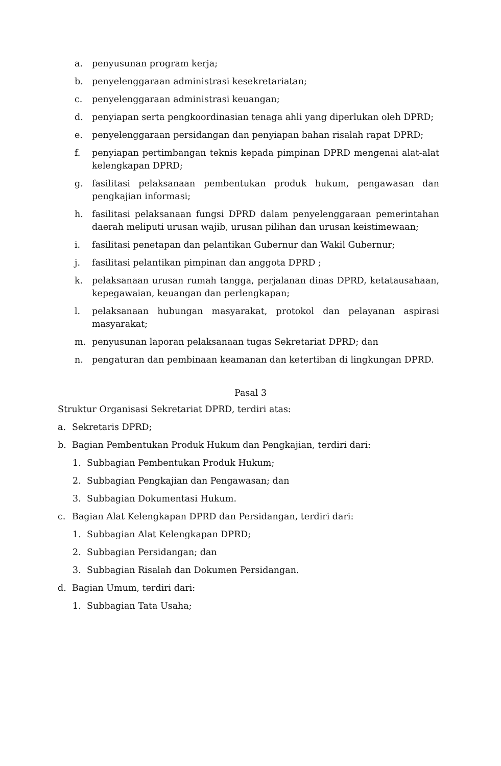a. penyusunan program kerja;
b. penyelenggaraan administrasi kesekretariatan;
c. penyelenggaraan administrasi keuangan;
d. penyiapan serta pengkoordinasian tenaga ahli yang diperlukan oleh DPRD;
e. penyelenggaraan persidangan dan penyiapan bahan risalah rapat DPRD;
f. penyiapan pertimbangan teknis kepada pimpinan DPRD mengenai alat-alat kelengkapan DPRD;
g. fasilitasi pelaksanaan pembentukan produk hukum, pengawasan dan pengkajian informasi;
h. fasilitasi pelaksanaan fungsi DPRD dalam penyelenggaraan pemerintahan daerah meliputi urusan wajib, urusan pilihan dan urusan keistimewaan;
i. fasilitasi penetapan dan pelantikan Gubernur dan Wakil Gubernur;
j. fasilitasi pelantikan pimpinan dan anggota DPRD ;
k. pelaksanaan urusan rumah tangga, perjalanan dinas DPRD, ketatausahaan, kepegawaian, keuangan dan perlengkapan;
l. pelaksanaan hubungan masyarakat, protokol dan pelayanan aspirasi masyarakat;
m. penyusunan laporan pelaksanaan tugas Sekretariat DPRD; dan
n. pengaturan dan pembinaan keamanan dan ketertiban di lingkungan DPRD.
Pasal 3
Struktur Organisasi Sekretariat DPRD, terdiri atas:
a. Sekretaris DPRD;
b. Bagian Pembentukan Produk Hukum dan Pengkajian, terdiri dari:
1. Subbagian Pembentukan Produk Hukum;
2. Subbagian Pengkajian dan Pengawasan; dan
3. Subbagian Dokumentasi Hukum.
c. Bagian Alat Kelengkapan DPRD dan Persidangan, terdiri dari:
1. Subbagian Alat Kelengkapan DPRD;
2. Subbagian Persidangan; dan
3. Subbagian Risalah dan Dokumen Persidangan.
d. Bagian Umum, terdiri dari:
1. Subbagian Tata Usaha;